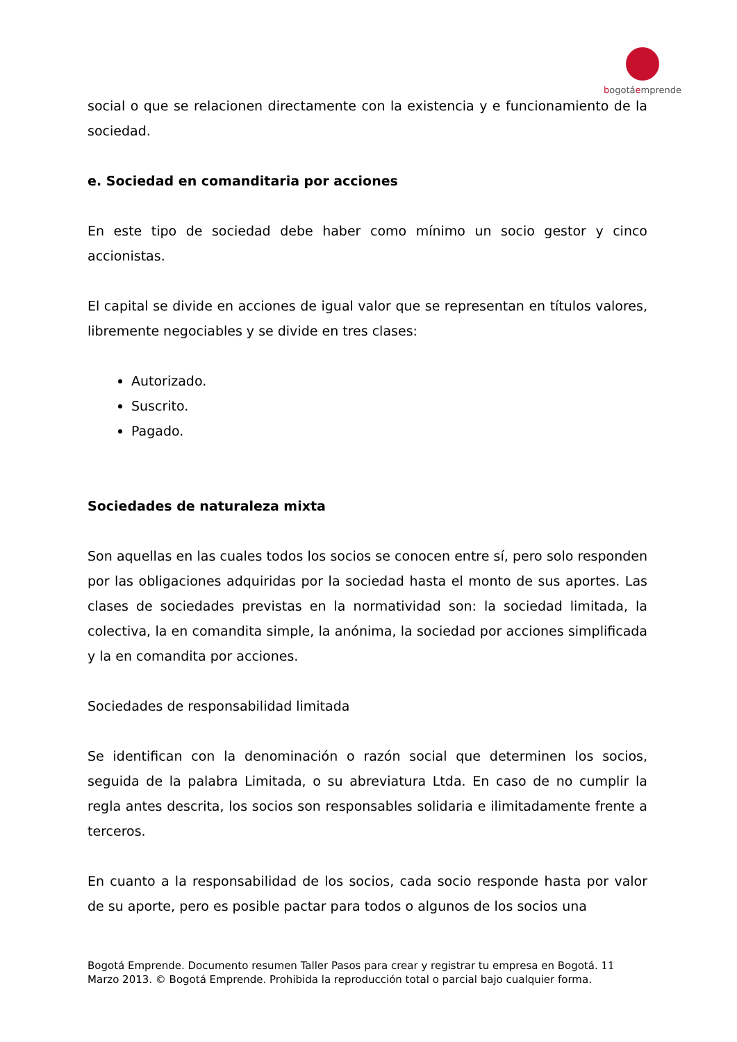bogotáemprende
social o que se relacionen directamente con la existencia y e funcionamiento de la sociedad.
e. Sociedad en comanditaria por acciones
En este tipo de sociedad debe haber como mínimo un socio gestor y cinco accionistas.
El capital se divide en acciones de igual valor que se representan en títulos valores, libremente negociables y se divide en tres clases:
Autorizado.
Suscrito.
Pagado.
Sociedades de naturaleza mixta
Son aquellas en las cuales todos los socios se conocen entre sí, pero solo responden por las obligaciones adquiridas por la sociedad hasta el monto de sus aportes. Las clases de sociedades previstas en la normatividad son: la sociedad limitada, la colectiva, la en comandita simple, la anónima, la sociedad por acciones simplificada y la en comandita por acciones.
Sociedades de responsabilidad limitada
Se identifican con la denominación o razón social que determinen los socios, seguida de la palabra Limitada, o su abreviatura Ltda. En caso de no cumplir la regla antes descrita, los socios son responsables solidaria e ilimitadamente frente a terceros.
En cuanto a la responsabilidad de los socios, cada socio responde hasta por valor de su aporte, pero es posible pactar para todos o algunos de los socios una
Bogotá Emprende. Documento resumen Taller Pasos para crear y registrar tu empresa en Bogotá. 11
Marzo 2013. © Bogotá Emprende. Prohibida la reproducción total o parcial bajo cualquier forma.